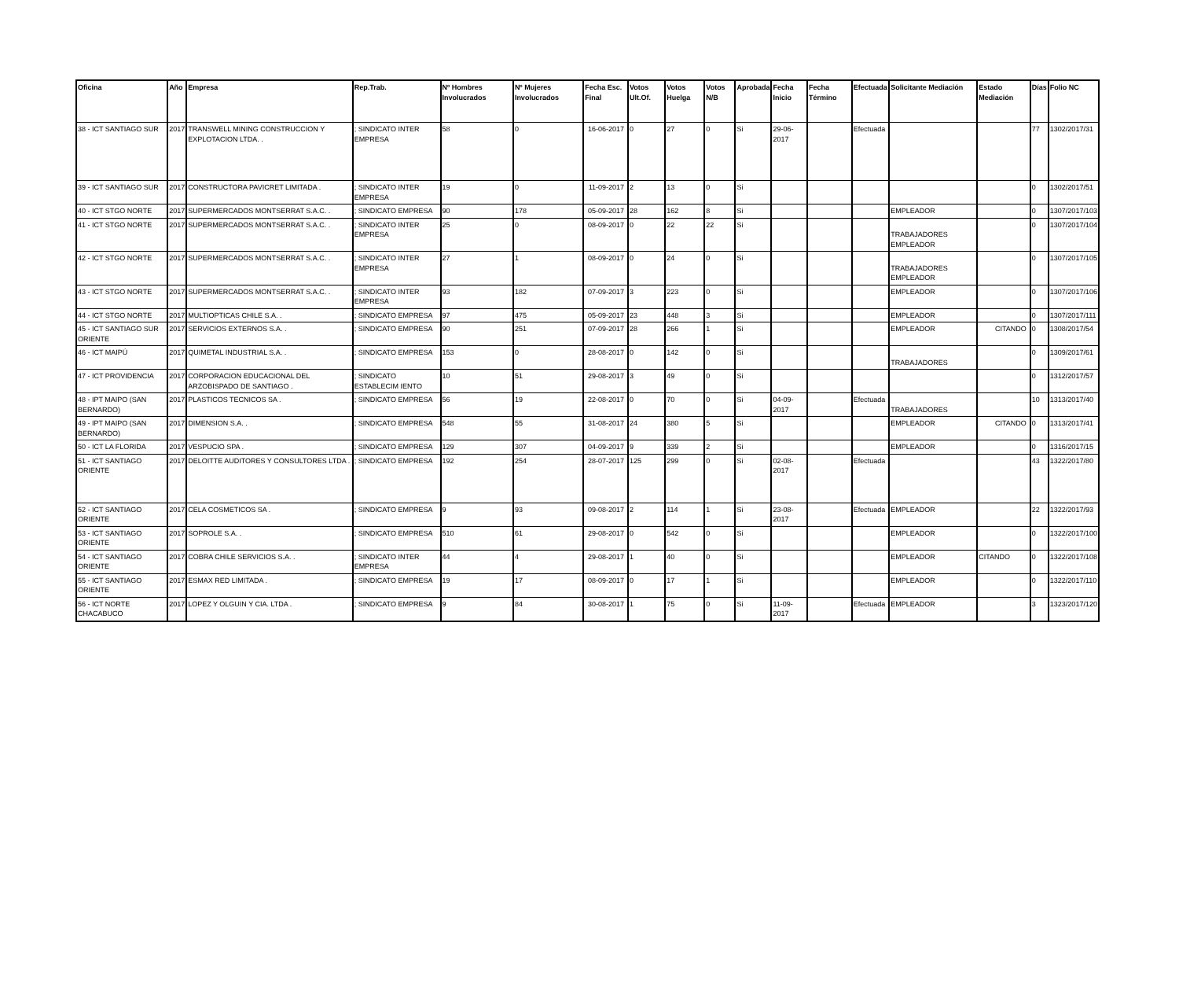| Oficina | Año | Empresa | Rep.Trab. | Nº Hombres Involucrados | Nº Mujeres Involucrados | Fecha Esc. Final | Votos Ult.Of. | Votos Huelga | Votos N/B | Aprobada | Fecha Inicio | Fecha Término | Efectuada | Solicitante Mediación | Estado Mediación | Días | Folio NC |
| --- | --- | --- | --- | --- | --- | --- | --- | --- | --- | --- | --- | --- | --- | --- | --- | --- | --- |
| 38 - ICT SANTIAGO SUR | 2017 | TRANSWELL MINING CONSTRUCCION Y EXPLOTACION LTDA. . | ; SINDICATO INTER EMPRESA | 58 | 0 | 16-06-2017 | 0 | 27 | 0 | Si | 29-06-2017 | | Efectuada | | | 77 | 1302/2017/31 |
| 39 - ICT SANTIAGO SUR | 2017 | CONSTRUCTORA PAVICRET LIMITADA . | ; SINDICATO INTER EMPRESA | 19 | 0 | 11-09-2017 | 2 | 13 | 0 | Si | | | | | | 0 | 1302/2017/51 |
| 40 - ICT STGO NORTE | 2017 | SUPERMERCADOS MONTSERRAT S.A.C. . | ; SINDICATO EMPRESA | 90 | 178 | 05-09-2017 | 28 | 162 | 8 | Si | | | | EMPLEADOR | | 0 | 1307/2017/103 |
| 41 - ICT STGO NORTE | 2017 | SUPERMERCADOS MONTSERRAT S.A.C. . | ; SINDICATO INTER EMPRESA | 25 | 0 | 08-09-2017 | 0 | 22 | 22 | Si | | | | TRABAJADORES EMPLEADOR | | 0 | 1307/2017/104 |
| 42 - ICT STGO NORTE | 2017 | SUPERMERCADOS MONTSERRAT S.A.C. . | ; SINDICATO INTER EMPRESA | 27 | 1 | 08-09-2017 | 0 | 24 | 0 | Si | | | | TRABAJADORES EMPLEADOR | | 0 | 1307/2017/105 |
| 43 - ICT STGO NORTE | 2017 | SUPERMERCADOS MONTSERRAT S.A.C. . | ; SINDICATO INTER EMPRESA | 93 | 182 | 07-09-2017 | 3 | 223 | 0 | Si | | | | EMPLEADOR | | 0 | 1307/2017/106 |
| 44 - ICT STGO NORTE | 2017 | MULTIOPTICAS CHILE S.A. . | ; SINDICATO EMPRESA | 97 | 475 | 05-09-2017 | 23 | 448 | 3 | Si | | | | EMPLEADOR | | 0 | 1307/2017/111 |
| 45 - ICT SANTIAGO SUR ORIENTE | 2017 | SERVICIOS EXTERNOS S.A. . | ; SINDICATO EMPRESA | 90 | 251 | 07-09-2017 | 28 | 266 | 1 | Si | | | | EMPLEADOR | CITANDO | 0 | 1308/2017/54 |
| 46 - ICT MAIPÚ | 2017 | QUIMETAL INDUSTRIAL S.A. . | ; SINDICATO EMPRESA | 153 | 0 | 28-08-2017 | 0 | 142 | 0 | Si | | | | TRABAJADORES | | 0 | 1309/2017/61 |
| 47 - ICT PROVIDENCIA | 2017 | CORPORACION EDUCACIONAL DEL ARZOBISPADO DE SANTIAGO . | ; SINDICATO ESTABLECIM IENTO | 10 | 51 | 29-08-2017 | 3 | 49 | 0 | Si | | | | | | 0 | 1312/2017/57 |
| 48 - IPT MAIPO (SAN BERNARDO) | 2017 | PLASTICOS TECNICOS SA . | ; SINDICATO EMPRESA | 56 | 19 | 22-08-2017 | 0 | 70 | 0 | Si | 04-09-2017 | | Efectuada | TRABAJADORES | | 10 | 1313/2017/40 |
| 49 - IPT MAIPO (SAN BERNARDO) | 2017 | DIMENSION S.A. . | ; SINDICATO EMPRESA | 548 | 55 | 31-08-2017 | 24 | 380 | 5 | Si | | | | EMPLEADOR | CITANDO | 0 | 1313/2017/41 |
| 50 - ICT LA FLORIDA | 2017 | VESPUCIO SPA . | ; SINDICATO EMPRESA | 129 | 307 | 04-09-2017 | 9 | 339 | 2 | Si | | | | EMPLEADOR | | 0 | 1316/2017/15 |
| 51 - ICT SANTIAGO ORIENTE | 2017 | DELOITTE AUDITORES Y CONSULTORES LTDA . | ; SINDICATO EMPRESA | 192 | 254 | 28-07-2017 | 125 | 299 | 0 | Si | 02-08-2017 | | Efectuada | | | 43 | 1322/2017/80 |
| 52 - ICT SANTIAGO ORIENTE | 2017 | CELA COSMETICOS SA . | ; SINDICATO EMPRESA | 9 | 93 | 09-08-2017 | 2 | 114 | 1 | Si | 23-08-2017 | | Efectuada | EMPLEADOR | | 22 | 1322/2017/93 |
| 53 - ICT SANTIAGO ORIENTE | 2017 | SOPROLE S.A. . | ; SINDICATO EMPRESA | 510 | 61 | 29-08-2017 | 0 | 542 | 0 | Si | | | | EMPLEADOR | | 0 | 1322/2017/100 |
| 54 - ICT SANTIAGO ORIENTE | 2017 | COBRA CHILE SERVICIOS S.A. . | ; SINDICATO INTER EMPRESA | 44 | 4 | 29-08-2017 | 1 | 40 | 0 | Si | | | | EMPLEADOR | CITANDO | 0 | 1322/2017/108 |
| 55 - ICT SANTIAGO ORIENTE | 2017 | ESMAX RED LIMITADA . | ; SINDICATO EMPRESA | 19 | 17 | 08-09-2017 | 0 | 17 | 1 | Si | | | | EMPLEADOR | | 0 | 1322/2017/110 |
| 56 - ICT NORTE CHACABUCO | 2017 | LOPEZ Y OLGUIN Y CIA. LTDA . | ; SINDICATO EMPRESA | 9 | 84 | 30-08-2017 | 1 | 75 | 0 | Si | 11-09-2017 | | Efectuada | EMPLEADOR | | 3 | 1323/2017/120 |